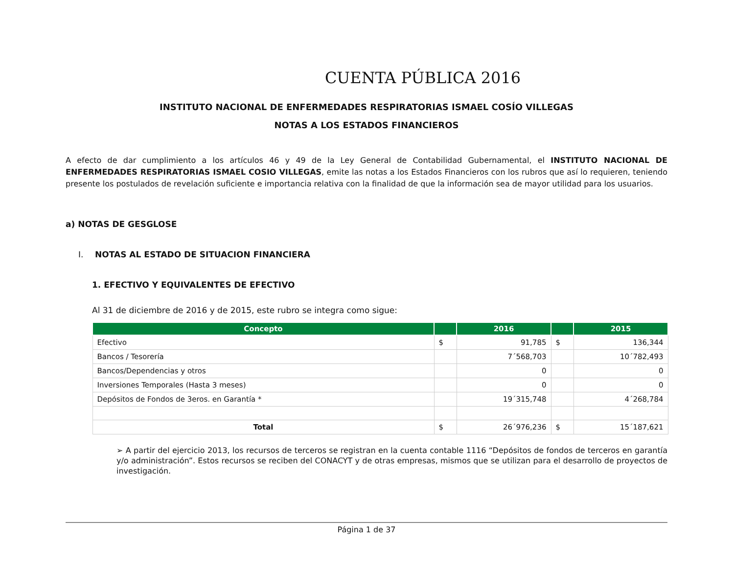CUENTA PÚBLICA 2016
INSTITUTO NACIONAL DE ENFERMEDADES RESPIRATORIAS ISMAEL COSÍO VILLEGAS
NOTAS A LOS ESTADOS FINANCIEROS
A efecto de dar cumplimiento a los artículos 46 y 49 de la Ley General de Contabilidad Gubernamental, el INSTITUTO NACIONAL DE ENFERMEDADES RESPIRATORIAS ISMAEL COSIO VILLEGAS, emite las notas a los Estados Financieros con los rubros que así lo requieren, teniendo presente los postulados de revelación suficiente e importancia relativa con la finalidad de que la información sea de mayor utilidad para los usuarios.
a) NOTAS DE GESGLOSE
I. NOTAS AL ESTADO DE SITUACION FINANCIERA
1. EFECTIVO Y EQUIVALENTES DE EFECTIVO
Al 31 de diciembre de 2016 y de 2015, este rubro se integra como sigue:
| Concepto | | 2016 | | 2015 |
| --- | --- | --- | --- | --- |
| Efectivo | $ | 91,785 | $ | 136,344 |
| Bancos / Tesorería | | 7´568,703 | | 10´782,493 |
| Bancos/Dependencias y otros | | 0 | | 0 |
| Inversiones Temporales (Hasta 3 meses) | | 0 | | 0 |
| Depósitos de Fondos de 3eros. en Garantía * | | 19´315,748 | | 4´268,784 |
| Total | $ | 26´976,236 | $ | 15´187,621 |
➢ A partir del ejercicio 2013, los recursos de terceros se registran en la cuenta contable 1116 “Depósitos de fondos de terceros en garantía y/o administración”. Estos recursos se reciben del CONACYT y de otras empresas, mismos que se utilizan para el desarrollo de proyectos de investigación.
Página 1 de 37